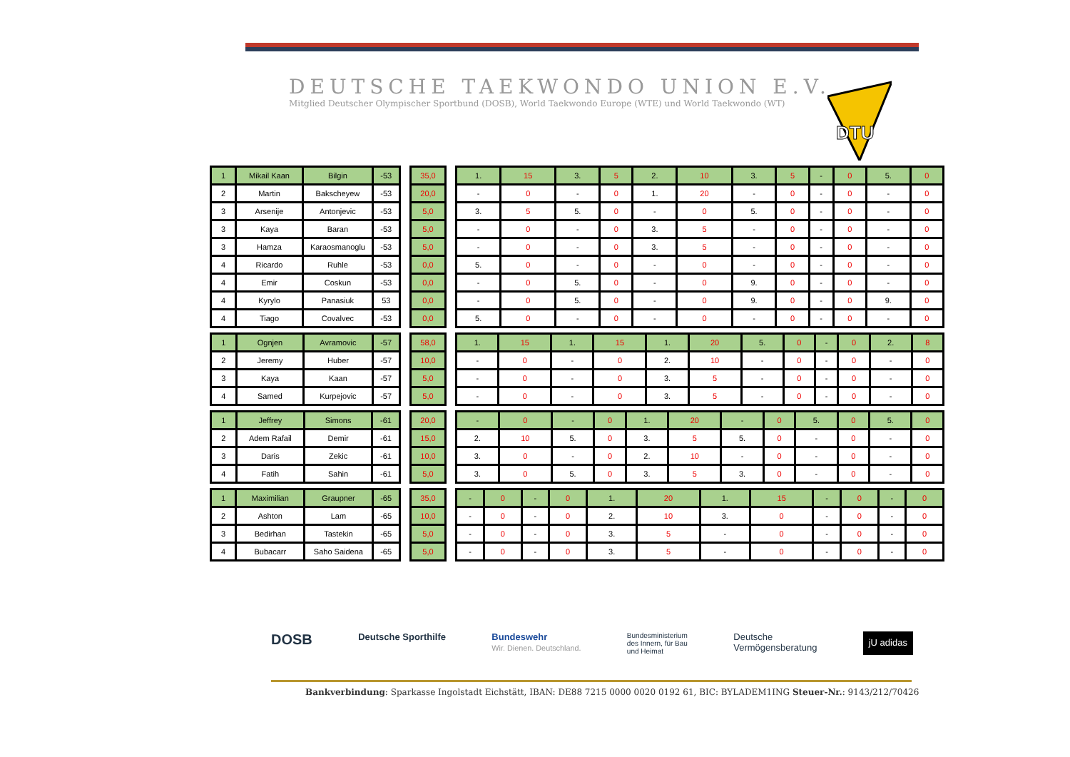DEUTSCHE TAEKWONDO UNION E.V.
Mitglied Deutscher Olympischer Sportbund (DOSB), World Taekwondo Europe (WTE) und World Taekwondo (WT)
DTU
| 1 | Mikail Kaan | Bilgin | -53 |
| 2 | Martin | Bakscheyew | -53 |
| 3 | Arsenije | Antonjevic | -53 |
| 3 | Kaya | Baran | -53 |
| 3 | Hamza | Karaosmanoglu | -53 |
| 4 | Ricardo | Ruhle | -53 |
| 4 | Emir | Coskun | -53 |
| 4 | Kyrylo | Panasiuk | 53 |
| 4 | Tiago | Covalvec | -53 |
| 35,0 |
| 20,0 |
| 5,0 |
| 5,0 |
| 5,0 |
| 0,0 |
| 0,0 |
| 0,0 |
| 0,0 |
| 1. | 15 | 3. | 5 | 2. | 10 | 3. | 5 | - | 0 | 5. | 0 |
| - | 0 | - | 0 | 1. | 20 | - | 0 | - | 0 | - | 0 |
| 3. | 5 | 5. | 0 | - | 0 | 5. | 0 | - | 0 | - | 0 |
| - | 0 | - | 0 | 3. | 5 | - | 0 | - | 0 | - | 0 |
| - | 0 | - | 0 | 3. | 5 | - | 0 | - | 0 | - | 0 |
| 5. | 0 | - | 0 | - | 0 | - | 0 | - | 0 | - | 0 |
| - | 0 | 5. | 0 | - | 0 | 9. | 0 | - | 0 | - | 0 |
| - | 0 | 5. | 0 | - | 0 | 9. | 0 | - | 0 | 9. | 0 |
| 5. | 0 | - | 0 | - | 0 | - | 0 | - | 0 | - | 0 |
| 1 | Ognjen | Avramovic | -57 |
| 2 | Jeremy | Huber | -57 |
| 3 | Kaya | Kaan | -57 |
| 4 | Samed | Kurpejovic | -57 |
| 58,0 |
| 10,0 |
| 5,0 |
| 5,0 |
| 1. | 15 | 1. | 15 | 1. | 20 | 5. | 0 | - | 0 | 2. | 8 |
| - | 0 | - | 0 | 2. | 10 | - | 0 | - | 0 | - | 0 |
| - | 0 | - | 0 | 3. | 5 | - | 0 | - | 0 | - | 0 |
| - | 0 | - | 0 | 3. | 5 | - | 0 | - | 0 | - | 0 |
| 1 | Jeffrey | Simons | -61 |
| 2 | Adem Rafail | Demir | -61 |
| 3 | Daris | Zekic | -61 |
| 4 | Fatih | Sahin | -61 |
| 20,0 |
| 15,0 |
| 10,0 |
| 5,0 |
| - | 0 | - | 0 | 1. | 20 | - | 0 | 5. | 0 | 5. | 0 |
| 2. | 10 | 5. | 0 | 3. | 5 | 5. | 0 | - | 0 | - | 0 |
| 3. | 0 | - | 0 | 2. | 10 | - | 0 | - | 0 | - | 0 |
| 3. | 0 | 5. | 0 | 3. | 5 | 3. | 0 | - | 0 | - | 0 |
| 1 | Maximilian | Graupner | -65 |
| 2 | Ashton | Lam | -65 |
| 3 | Bedirhan | Tastekin | -65 |
| 4 | Bubacarr | Saho Saidena | -65 |
| 35,0 |
| 10,0 |
| 5,0 |
| 5,0 |
| - | 0 | - | 0 | 1. | 20 | 1. | 15 | - | 0 | - | 0 |
| - | 0 | - | 0 | 2. | 10 | 3. | 0 | - | 0 | - | 0 |
| - | 0 | - | 0 | 3. | 5 | - | 0 | - | 0 | - | 0 |
| - | 0 | - | 0 | 3. | 5 | - | 0 | - | 0 | - | 0 |
DOSB Deutsche Sporthilfe Bundeswehr
Wir. Dienen. Deutschland. Bundesministerium
des Innern, für Bau
und Heimat Deutsche
Vermögensberatung jU adidas
Bankverbindung: Sparkasse Ingolstadt Eichstätt, IBAN: DE88 7215 0000 0020 0192 61, BIC: BYLADEM1ING Steuer-Nr.: 9143/212/70426